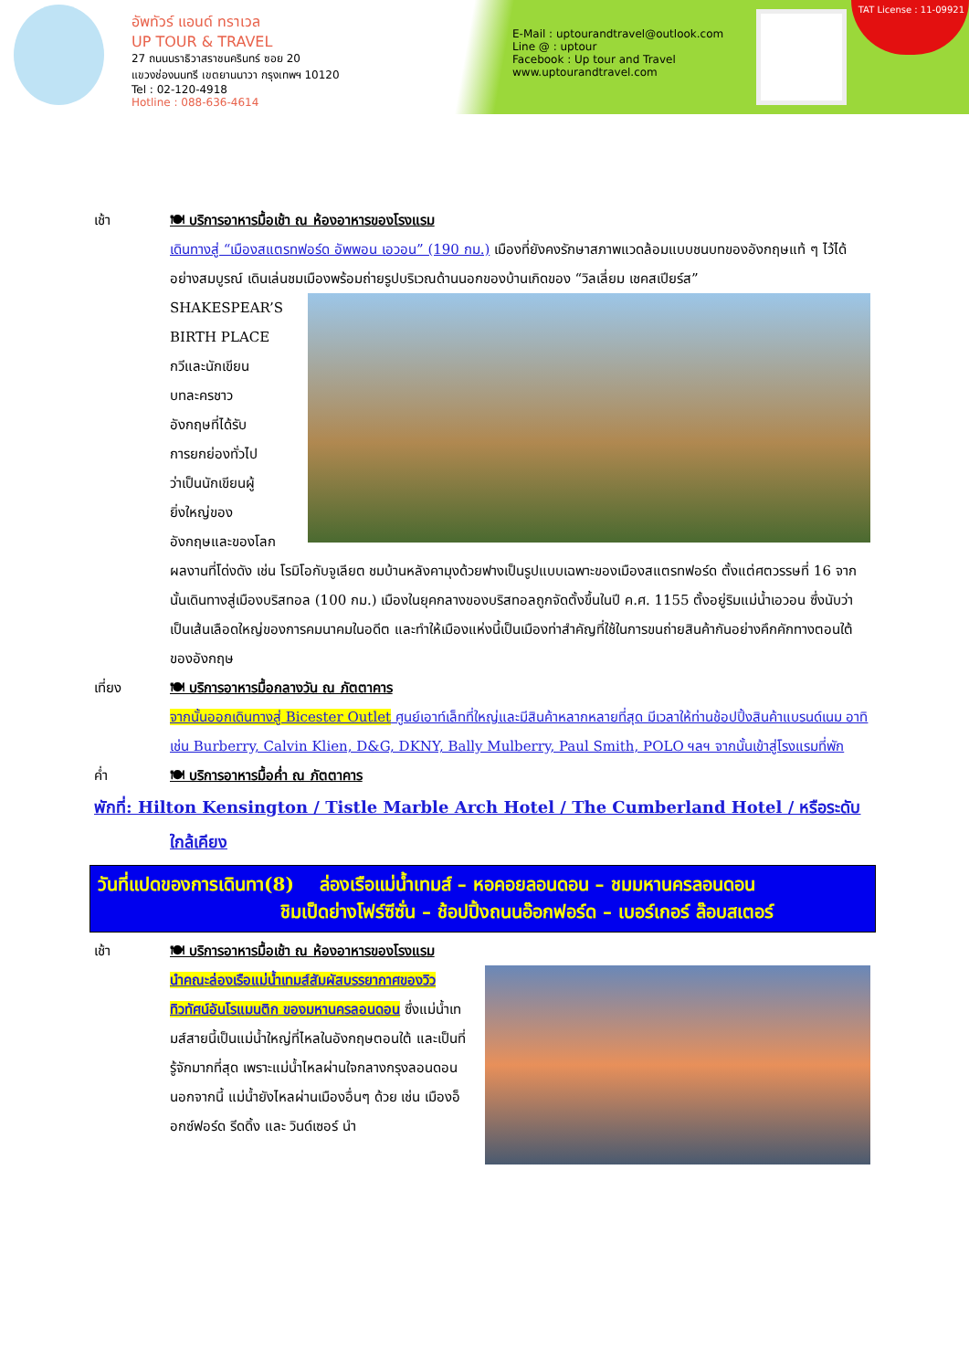อัพทัวร์ แอนด์ ทราเวล
UP TOUR & TRAVEL
27 ถนนนราธิวาสราชนครินทร์ ซอย 20
แขวงช่องนนทรี เขตยานนาวา กรุงเทพฯ 10120
Tel : 02-120-4918
Hotline : 088-636-4614
E-Mail : uptourandtravel@outlook.com
Line @ : uptour
Facebook : Up tour and Travel
www.uptourandtravel.com
TAT License : 11-09921
เช้า 🍽 บริการอาหารมื้อเช้า ณ ห้องอาหารของโรงแรม
เดินทางสู่ “เมืองสแตรทฟอร์ด อัพพอน เอวอน” (190 กม.) เมืองที่ยังคงรักษาสภาพแวดล้อมแบบชนบทของอังกฤษแท้ ๆ ไว้ได้อย่างสมบูรณ์ เดินเล่นชมเมืองพร้อมถ่ายรูปบริเวณด้านนอกของบ้านเกิดของ “วิลเลี่ยม
เชคสเปียร์ส”
SHAKESPEAR’S
BIRTH PLACE
กวีและนักเขียน
บทละครชาว
อังกฤษที่ได้รับ
การยกย่องทั่วไป
ว่าเป็นนักเขียนผู้
ยิ่งใหญ่ของ
อังกฤษและของโลก ผลงานที่โด่งดัง เช่น โรมิโอกับจูเลียต ชมบ้านหลังคามุงด้วยฟางเป็นรูปแบบเฉพาะของเมืองสแตรทฟอร์ด ตั้งแต่ศตวรรษที่ 16 จากนั้นเดินทางสู่เมืองบริสทอล (100 กม.) เมืองในยุคกลางของบริสทอลถูกจัดตั้งขึ้นในปี ค.ศ. 1155 ตั้งอยู่ริมแม่น้ำเอวอน ซึ่งนับว่าเป็นเส้นเลือดใหญ่ของการคมนาคมในอดีต และทำให้เมืองแห่งนี้เป็นเมืองท่าสำคัญที่ใช้ในการขนถ่ายสินค้ากันอย่างคึกคักทางตอนใต้ของอังกฤษ
เที่ยง 🍽 บริการอาหารมื้อกลางวัน ณ ภัตตาคาร
จากนั้นออกเดินทางสู่ Bicester Outlet ศูนย์เอาท์เล็ทที่ใหญ่และมีสินค้าหลากหลายที่สุด มีเวลาให้ท่านช้อปปิ้งสินค้าแบรนด์เนม อาทิเช่น Burberry, Calvin Klien, D&G, DKNY, Bally Mulberry, Paul Smith, POLO ฯลฯ จากนั้นเข้าสู่โรงแรมที่พัก
ค่ำ 🍽 บริการอาหารมื้อค่ำ ณ ภัตตาคาร
พักที่: Hilton Kensington / Tistle Marble Arch Hotel / The Cumberland Hotel / หรือระดับ
ใกล้เคียง
วันที่แปดของการเดินทา(8) ล่องเรือแม่น้ำเทมส์ – หอคอยลอนดอน – ชมมหานครลอนดอน
ชิมเป็ดย่างโฟร์ซีซั่น – ช้อปปิ้งถนนอ๊อกฟอร์ด – เบอร์เกอร์ ล๊อบสเตอร์
เช้า 🍽 บริการอาหารมื้อเช้า ณ ห้องอาหารของโรงแรม
นำคณะล่องเรือแม่น้ำเทมส์สัมผัสบรรยากาศของวิวทิวทัศน์อันโรแมนติก ของมหานครลอนดอน ซึ่งแม่น้ำเทมส์สายนี้เป็นแม่น้ำใหญ่ที่ไหลในอังกฤษตอนใต้ และเป็นที่รู้จักมากที่สุด เพราะแม่น้ำไหลผ่านใจกลางกรุงลอนดอน นอกจากนี้ แม่น้ำยังไหลผ่านเมืองอื่นๆ ด้วย เช่น เมืองอ็อกซ์ฟอร์ด รีดดิ้ง และ วินด์เซอร์ นำ